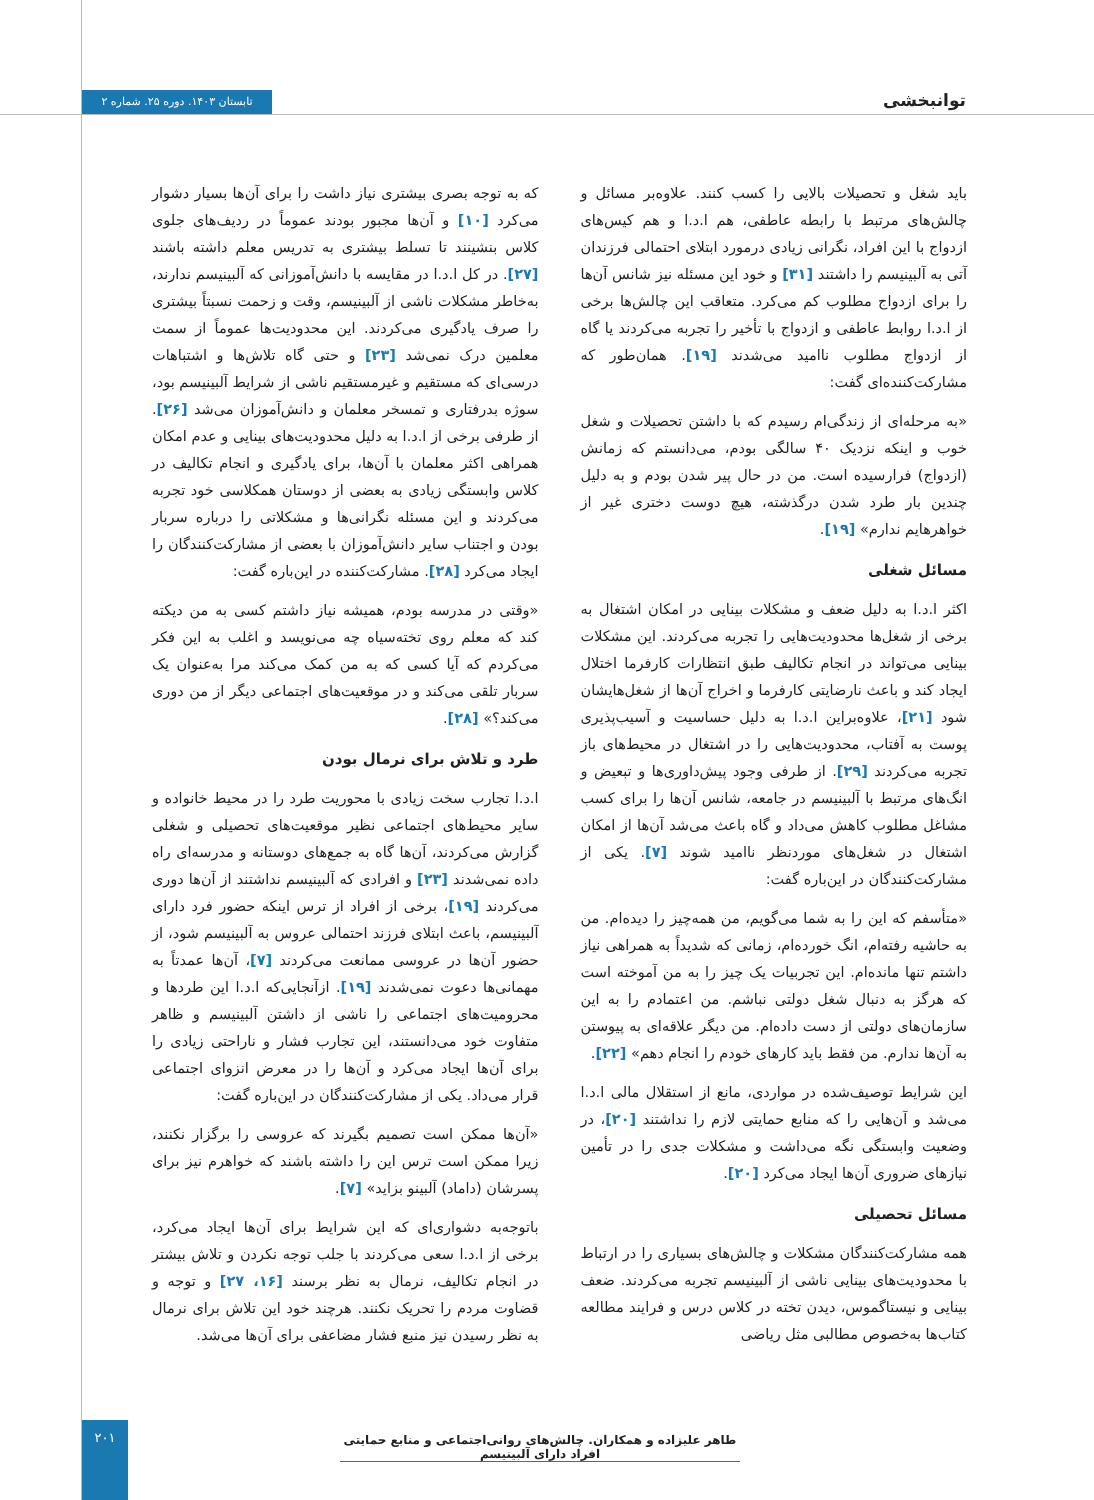توانبخشی
تابستان ۱۴۰۳. دوره ۲۵. شماره ۲
باید شغل و تحصیلات بالایی را کسب کنند. علاوه‌بر مسائل و چالش‌های مرتبط با رابطه عاطفی، هم ا.د.ا و هم کیس‌های ازدواج با این افراد، نگرانی زیادی درمورد ابتلای احتمالی فرزندان آتی به آلبینیسم را داشتند [۳۱] و خود این مسئله نیز شانس آن‌ها را برای ازدواج مطلوب کم می‌کرد. متعاقب این چالش‌ها برخی از ا.د.ا روابط عاطفی و ازدواج با تأخیر را تجربه می‌کردند یا گاه از ازدواج مطلوب ناامید می‌شدند [۱۹]. همان‌طور که مشارکت‌کننده‌ای گفت:
«به مرحله‌ای از زندگی‌ام رسیدم که با داشتن تحصیلات و شغل خوب و اینکه نزدیک ۴۰ سالگی بودم، می‌دانستم که زمانش (ازدواج) فرارسیده است. من در حال پیر شدن بودم و به دلیل چندین بار طرد شدن درگذشته، هیچ دوست دختری غیر از خواهرهایم ندارم» [۱۹].
مسائل شغلی
اکثر ا.د.ا به دلیل ضعف و مشکلات بینایی در امکان اشتغال به برخی از شغل‌ها محدودیت‌هایی را تجربه می‌کردند. این مشکلات بینایی می‌تواند در انجام تکالیف طبق انتظارات کارفرما اختلال ایجاد کند و باعث نارضایتی کارفرما و اخراج آن‌ها از شغل‌هایشان شود [۲۱]، علاوه‌براین ا.د.ا به دلیل حساسیت و آسیب‌پذیری پوست به آفتاب، محدودیت‌هایی را در اشتغال در محیط‌های باز تجربه می‌کردند [۲۹]. از طرفی وجود پیش‌داوری‌ها و تبعیض و انگ‌های مرتبط با آلبینیسم در جامعه، شانس آن‌ها را برای کسب مشاغل مطلوب کاهش می‌داد و گاه باعث می‌شد آن‌ها از امکان اشتغال در شغل‌های موردنظر ناامید شوند [۷]. یکی از مشارکت‌کنندگان در این‌باره گفت:
«متأسفم که این را به شما می‌گویم، من همه‌چیز را دیده‌ام. من به حاشیه رفته‌ام، انگ خورده‌ام، زمانی که شدیداً به همراهی نیاز داشتم تنها مانده‌ام. این تجربیات یک چیز را به من آموخته است که هرگز به دنبال شغل دولتی نباشم. من اعتمادم را به این سازمان‌های دولتی از دست داده‌ام. من دیگر علاقه‌ای به پیوستن به آن‌ها ندارم. من فقط باید کارهای خودم را انجام دهم» [۲۲].
این شرایط توصیف‌شده در مواردی، مانع از استقلال مالی ا.د.ا می‌شد و آن‌هایی را که منابع حمایتی لازم را نداشتند [۲۰]، در وضعیت وابستگی نگه می‌داشت و مشکلات جدی را در تأمین نیازهای ضروری آن‌ها ایجاد می‌کرد [۲۰].
مسائل تحصیلی
همه مشارکت‌کنندگان مشکلات و چالش‌های بسیاری را در ارتباط با محدودیت‌های بینایی ناشی از آلبینیسم تجربه می‌کردند. ضعف بینایی و نیستاگموس، دیدن تخته در کلاس درس و فرایند مطالعه کتاب‌ها به‌خصوص مطالبی مثل ریاضی
که به توجه بصری بیشتری نیاز داشت را برای آن‌ها بسیار دشوار می‌کرد [۱۰] و آن‌ها مجبور بودند عموماً در ردیف‌های جلوی کلاس بنشینند تا تسلط بیشتری به تدریس معلم داشته باشند [۲۷]. در کل ا.د.ا در مقایسه با دانش‌آموزانی که آلبینیسم ندارند، به‌خاطر مشکلات ناشی از آلبینیسم، وقت و زحمت نسبتاً بیشتری را صرف یادگیری می‌کردند. این محدودیت‌ها عموماً از سمت معلمین درک نمی‌شد [۲۳] و حتی گاه تلاش‌ها و اشتباهات درسی‌ای که مستقیم و غیرمستقیم ناشی از شرایط آلبینیسم بود، سوژه بدرفتاری و تمسخر معلمان و دانش‌آموزان می‌شد [۲۶]. از طرفی برخی از ا.د.ا به دلیل محدودیت‌های بینایی و عدم امکان همراهی اکثر معلمان با آن‌ها، برای یادگیری و انجام تکالیف در کلاس وابستگی زیادی به بعضی از دوستان همکلاسی خود تجربه می‌کردند و این مسئله نگرانی‌ها و مشکلاتی را درباره سربار بودن و اجتناب سایر دانش‌آموزان با بعضی از مشارکت‌کنندگان را ایجاد می‌کرد [۲۸]. مشارکت‌کننده در این‌باره گفت:
«وقتی در مدرسه بودم، همیشه نیاز داشتم کسی به من دیکته کند که معلم روی تخته‌سیاه چه می‌نویسد و اغلب به این فکر می‌کردم که آیا کسی که به من کمک می‌کند مرا به‌عنوان یک سربار تلقی می‌کند و در موقعیت‌های اجتماعی دیگر از من دوری می‌کند؟» [۲۸].
طرد و تلاش برای نرمال بودن
ا.د.ا تجارب سخت زیادی با محوریت طرد را در محیط خانواده و سایر محیط‌های اجتماعی نظیر موقعیت‌های تحصیلی و شغلی گزارش می‌کردند، آن‌ها گاه به جمع‌های دوستانه و مدرسه‌ای راه داده نمی‌شدند [۲۳] و افرادی که آلبینیسم نداشتند از آن‌ها دوری می‌کردند [۱۹]، برخی از افراد از ترس اینکه حضور فرد دارای آلبینیسم، باعث ابتلای فرزند احتمالی عروس به آلبینیسم شود، از حضور آن‌ها در عروسی ممانعت می‌کردند [۷]، آن‌ها عمدتاً به مهمانی‌ها دعوت نمی‌شدند [۱۹]. ازآنجایی‌که ا.د.ا این طردها و محرومیت‌های اجتماعی را ناشی از داشتن آلبینیسم و ظاهر متفاوت خود می‌دانستند، این تجارب فشار و ناراحتی زیادی را برای آن‌ها ایجاد می‌کرد و آن‌ها را در معرض انزوای اجتماعی قرار می‌داد. یکی از مشارکت‌کنندگان در این‌باره گفت:
«آن‌ها ممکن است تصمیم بگیرند که عروسی را برگزار نکنند، زیرا ممکن است ترس این را داشته باشند که خواهرم نیز برای پسرشان (داماد) آلبینو بزاید» [۷].
باتوجه‌به دشواری‌ای که این شرایط برای آن‌ها ایجاد می‌کرد، برخی از ا.د.ا سعی می‌کردند با جلب توجه نکردن و تلاش بیشتر در انجام تکالیف، نرمال به نظر برسند [۱۶، ۲۷] و توجه و قضاوت مردم را تحریک نکنند. هرچند خود این تلاش برای نرمال به نظر رسیدن نیز منبع فشار مضاعفی برای آن‌ها می‌شد.
طاهر علیزاده و همکاران. چالش‌های روانی‌اجتماعی و منابع حمایتی افراد دارای آلبینیسم
۲۰۱